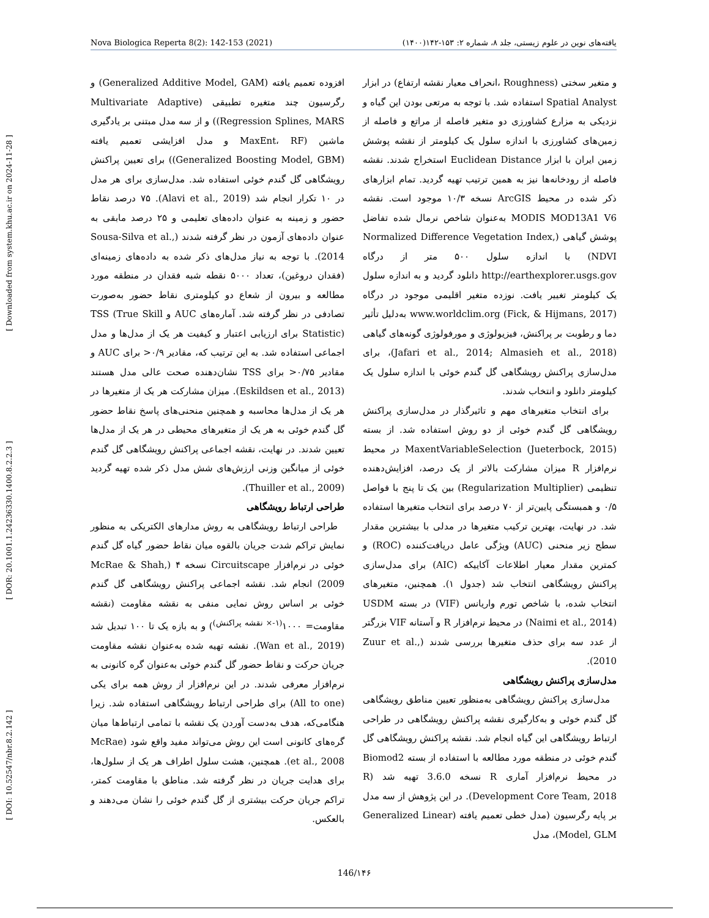[ DOI: 10.52547/nbr.8.2.142 ] [ DOR: 20.1001.1.24236330.1400.8.2.2.3 ] [ Downloaded from system.khu.ac.ir on 2024-11-28 ]
Nova Biologica Reperta 8(2): 142-153 (2021) یافته‌های نوین در علوم زیستی، جلد ۸، شماره ۲: ۱۵۳-۱۴۲(۱۴۰۰)
و متغیر سختی (Roughness ،انحراف معیار نقشه ارتفاع) در ابزار Spatial Analyst استفاده شد. با توجه به مرتعی بودن این گیاه و نزدیکی به مزارع کشاورزی دو متغیر فاصله از مراتع و فاصله از زمین‌های کشاورزی با اندازه سلول یک کیلومتر از نقشه پوشش زمین ایران با ابزار Euclidean Distance استخراج شدند. نقشه فاصله از رودخانه‌ها نیز به همین ترتیب تهیه گردید. تمام ابزارهای ذکر شده در محیط ArcGIS نسخه ۱۰/۳ موجود است. نقشه MODIS MOD13A1 V6 به‌عنوان شاخص نرمال شده تفاضل پوشش گیاهی (Normalized Difference Vegetation Index, NDVI) با اندازه سلول ۵۰۰ متر از درگاه http://earthexplorer.usgs.gov دانلود گردید و به اندازه سلول یک کیلومتر تغییر یافت. نوزده متغیر اقلیمی موجود در درگاه www.worldclim.org (Fick, & Hijmans, 2017) به‌دلیل تأثیر دما و رطوبت بر پراکنش، فیزیولوژی و مورفولوژی گونه‌های گیاهی (Jafari et al., 2014; Almasieh et al., 2018)، برای مدل‌سازی پراکنش رویشگاهی گل گندم خوئی با اندازه سلول یک کیلومتر دانلود و انتخاب شدند.
برای انتخاب متغیرهای مهم و تاثیرگذار در مدل‌سازی پراکنش رویشگاهی گل گندم خوئی از دو روش استفاده شد. از بسته MaxentVariableSelection (Jueterbock, 2015) در محیط نرم‌افزار R میزان مشارکت بالاتر از یک درصد، افزایش‌دهنده تنظیمی (Regularization Multiplier) بین یک تا پنج با فواصل ۰/۵ و همبستگی پایین‌تر از ۷۰ درصد برای انتخاب متغیرها استفاده شد. در نهایت، بهترین ترکیب متغیرها در مدلی با بیشترین مقدار سطح زیر منحنی (AUC) ویژگی عامل دریافت‌کننده (ROC) و کمترین مقدار معیار اطلاعات آکاییکه (AIC) برای مدل‌سازی پراکنش رویشگاهی انتخاب شد (جدول ۱). همچنین، متغیرهای انتخاب شده، با شاخص تورم واریانس (VIF) در بسته USDM (Naimi et al., 2014) در محیط نرم‌افزار R و آستانه VIF بزرگتر از عدد سه برای حذف متغیرها بررسی شدند (Zuur et al., 2010).
مدل‌سازی پراکنش رویشگاهی
مدل‌سازی پراکنش رویشگاهی به‌منظور تعیین مناطق رویشگاهی گل گندم خوئی و به‌کارگیری نقشه پراکنش رویشگاهی در طراحی ارتباط رویشگاهی این گیاه انجام شد. نقشه پراکنش رویشگاهی گل گندم خوئی در منطقه مورد مطالعه با استفاده از بسته Biomod2 در محیط نرم‌افزار آماری R نسخه 3.6.0 تهیه شد (R Development Core Team, 2018). در این پژوهش از سه مدل بر پایه رگرسیون (مدل خطی تعمیم یافته (Generalized Linear Model, GLM)، مدل
افزوده تعمیم یافته (Generalized Additive Model, GAM) و رگرسیون چند متغیره تطبیقی (Multivariate Adaptive Regression Splines, MARS)) و از سه مدل مبتنی بر یادگیری ماشین (MaxEnt، RF و مدل افزایشی تعمیم یافته (Generalized Boosting Model, GBM)) برای تعیین پراکنش رویشگاهی گل گندم خوئی استفاده شد. مدل‌سازی برای هر مدل در ۱۰ تکرار انجام شد (Alavi et al., 2019). ۷۵ درصد نقاط حضور و زمینه به عنوان داده‌های تعلیمی و ۲۵ درصد مابقی به عنوان داده‌های آزمون در نظر گرفته شدند (Sousa-Silva et al., 2014). با توجه به نیاز مدل‌های ذکر شده به داده‌های زمینه‌ای (فقدان دروغین)، تعداد ۵۰۰۰ نقطه شبه فقدان در منطقه مورد مطالعه و بیرون از شعاع دو کیلومتری نقاط حضور به‌صورت تصادفی در نظر گرفته شد. آماره‌های AUC و TSS (True Skill Statistic) برای ارزیابی اعتبار و کیفیت هر یک از مدل‌ها و مدل اجماعی استفاده شد. به این ترتیب که، مقادیر ۰/۹< برای AUC و مقادیر ۰/۷۵< برای TSS نشان‌دهنده صحت عالی مدل هستند (Eskildsen et al., 2013). میزان مشارکت هر یک از متغیرها در هر یک از مدل‌ها محاسبه و همچنین منحنی‌های پاسخ نقاط حضور گل گندم خوئی به هر یک از متغیرهای محیطی در هر یک از مدل‌ها تعیین شدند. در نهایت، نقشه اجماعی پراکنش رویشگاهی گل گندم خوئی از میانگین وزنی ارزش‌های شش مدل ذکر شده تهیه گردید (Thuiller et al., 2009).
طراحی ارتباط رویشگاهی
طراحی ارتباط رویشگاهی به روش مدارهای الکتریکی به منظور نمایش تراکم شدت جریان بالقوه میان نقاط حضور گیاه گل گندم خوئی در نرم‌افزار Circuitscape نسخه ۴ (McRae & Shah, 2009) انجام شد. نقشه اجماعی پراکنش رویشگاهی گل گندم خوئی بر اساس روش نمایی منفی به نقشه مقاومت (نقشه مقاومت= ۱۰۰۰<sup>(۱-× نقشه پراکنش)</sup>) و به بازه یک تا ۱۰۰ تبدیل شد (Wan et al., 2019). نقشه تهیه شده به‌عنوان نقشه مقاومت جریان حرکت و نقاط حضور گل گندم خوئی به‌عنوان گره کانونی به نرم‌افزار معرفی شدند. در این نرم‌افزار از روش همه برای یکی (All to one) برای طراحی ارتباط رویشگاهی استفاده شد. زیرا هنگامی‌که، هدف به‌دست آوردن یک نقشه با تمامی ارتباط‌ها میان گره‌های کانونی است این روش می‌تواند مفید واقع شود (McRae et al., 2008). همچنین، هشت سلول اطراف هر یک از سلول‌ها، برای هدایت جریان در نظر گرفته شد. مناطق با مقاومت کمتر، تراکم جریان حرکت بیشتری از گل گندم خوئی را نشان می‌دهند و بالعکس.
146/۱۴۶